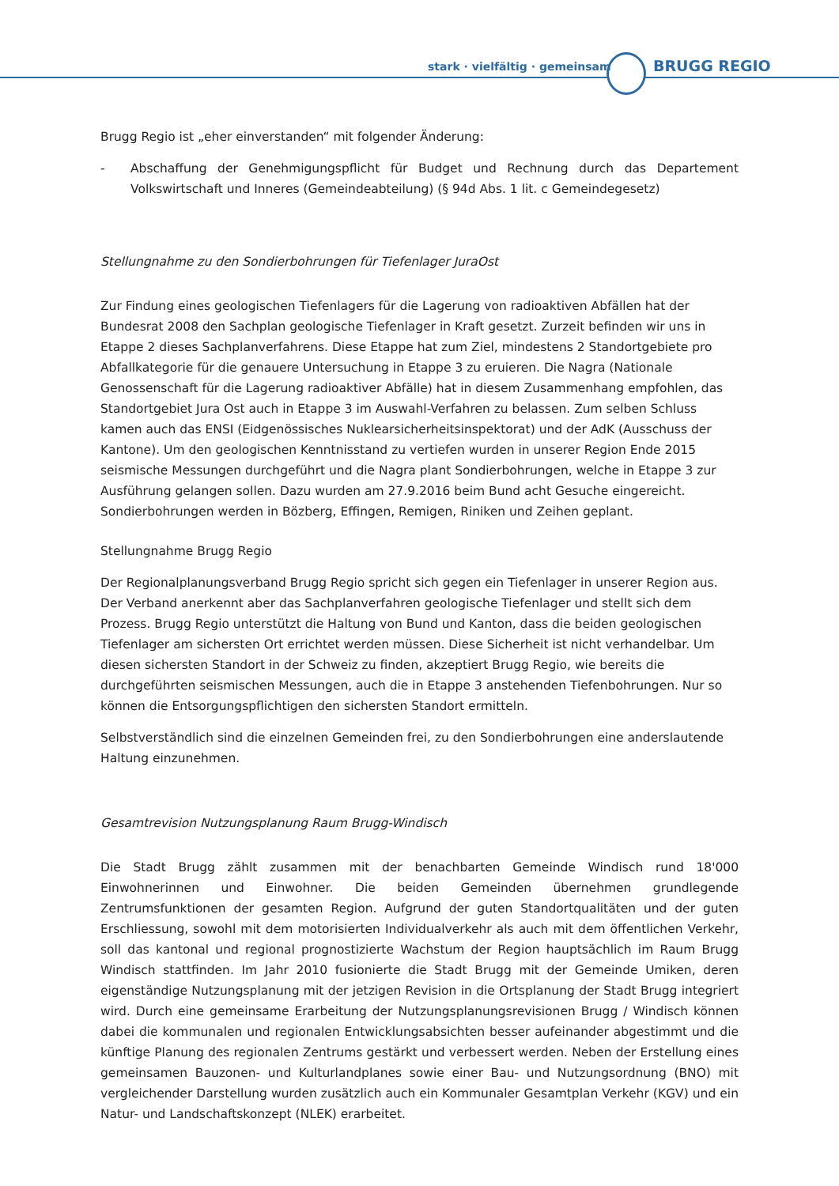stark · vielfältig · gemeinsam BRUGG REGIO
Brugg Regio ist „eher einverstanden“ mit folgender Änderung:
- Abschaffung der Genehmigungspflicht für Budget und Rechnung durch das Departement Volkswirtschaft und Inneres (Gemeindeabteilung) (§ 94d Abs. 1 lit. c Gemeindegesetz)
Stellungnahme zu den Sondierbohrungen für Tiefenlager JuraOst
Zur Findung eines geologischen Tiefenlagers für die Lagerung von radioaktiven Abfällen hat der Bundesrat 2008 den Sachplan geologische Tiefenlager in Kraft gesetzt. Zurzeit befinden wir uns in Etappe 2 dieses Sachplanverfahrens. Diese Etappe hat zum Ziel, mindestens 2 Standortgebiete pro Abfallkategorie für die genauere Untersuchung in Etappe 3 zu eruieren. Die Nagra (Nationale Genossenschaft für die Lagerung radioaktiver Abfälle) hat in diesem Zusammenhang empfohlen, das Standortgebiet Jura Ost auch in Etappe 3 im Auswahl-Verfahren zu belassen. Zum selben Schluss kamen auch das ENSI (Eidgenössisches Nuklearsicherheitsinspektorat) und der AdK (Ausschuss der Kantone). Um den geologischen Kenntnisstand zu vertiefen wurden in unserer Region Ende 2015 seismische Messungen durchgeführt und die Nagra plant Sondierbohrungen, welche in Etappe 3 zur Ausführung gelangen sollen. Dazu wurden am 27.9.2016 beim Bund acht Gesuche eingereicht. Sondierbohrungen werden in Bözberg, Effingen, Remigen, Riniken und Zeihen geplant.
Stellungnahme Brugg Regio
Der Regionalplanungsverband Brugg Regio spricht sich gegen ein Tiefenlager in unserer Region aus. Der Verband anerkennt aber das Sachplanverfahren geologische Tiefenlager und stellt sich dem Prozess. Brugg Regio unterstützt die Haltung von Bund und Kanton, dass die beiden geologischen Tiefenlager am sichersten Ort errichtet werden müssen. Diese Sicherheit ist nicht verhandelbar. Um diesen sichersten Standort in der Schweiz zu finden, akzeptiert Brugg Regio, wie bereits die durchgeführten seismischen Messungen, auch die in Etappe 3 anstehenden Tiefenbohrungen. Nur so können die Entsorgungspflichtigen den sichersten Standort ermitteln.
Selbstverständlich sind die einzelnen Gemeinden frei, zu den Sondierbohrungen eine anderslautende Haltung einzunehmen.
Gesamtrevision Nutzungsplanung Raum Brugg-Windisch
Die Stadt Brugg zählt zusammen mit der benachbarten Gemeinde Windisch rund 18'000 Einwohnerinnen und Einwohner. Die beiden Gemeinden übernehmen grundlegende Zentrumsfunktionen der gesamten Region. Aufgrund der guten Standortqualitäten und der guten Erschliessung, sowohl mit dem motorisierten Individualverkehr als auch mit dem öffentlichen Verkehr, soll das kantonal und regional prognostizierte Wachstum der Region hauptsächlich im Raum Brugg Windisch stattfinden. Im Jahr 2010 fusionierte die Stadt Brugg mit der Gemeinde Umiken, deren eigenständige Nutzungsplanung mit der jetzigen Revision in die Ortsplanung der Stadt Brugg integriert wird. Durch eine gemeinsame Erarbeitung der Nutzungsplanungsrevisionen Brugg / Windisch können dabei die kommunalen und regionalen Entwicklungsabsichten besser aufeinander abgestimmt und die künftige Planung des regionalen Zentrums gestärkt und verbessert werden. Neben der Erstellung eines gemeinsamen Bauzonen- und Kulturlandplanes sowie einer Bau- und Nutzungsordnung (BNO) mit vergleichender Darstellung wurden zusätzlich auch ein Kommunaler Gesamtplan Verkehr (KGV) und ein Natur- und Landschaftskonzept (NLEK) erarbeitet.